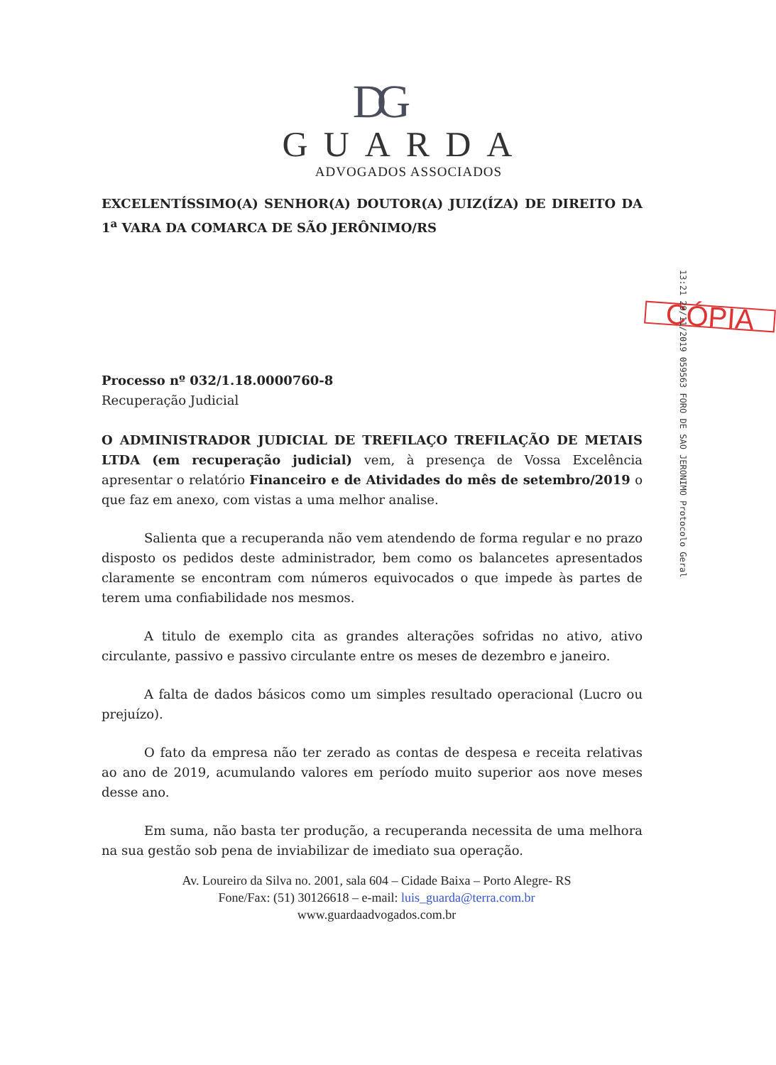DG
GUARDA
ADVOGADOS ASSOCIADOS
EXCELENTÍSSIMO(A) SENHOR(A) DOUTOR(A) JUIZ(ÍZA) DE DIREITO DA 1<sup>a</sup> VARA DA COMARCA DE SÃO JERÔNIMO/RS
CÓPIA
Processo nº 032/1.18.0000760-8
Recuperação Judicial
O ADMINISTRADOR JUDICIAL DE TREFILAÇO TREFILAÇÃO DE METAIS LTDA (em recuperação judicial) vem, à presença de Vossa Excelência apresentar o relatório Financeiro e de Atividades do mês de setembro/2019 o que faz em anexo, com vistas a uma melhor analise.
Salienta que a recuperanda não vem atendendo de forma regular e no prazo disposto os pedidos deste administrador, bem como os balancetes apresentados claramente se encontram com números equivocados o que impede às partes de terem uma confiabilidade nos mesmos.
A titulo de exemplo cita as grandes alterações sofridas no ativo, ativo circulante, passivo e passivo circulante entre os meses de dezembro e janeiro.
A falta de dados básicos como um simples resultado operacional (Lucro ou prejuízo).
O fato da empresa não ter zerado as contas de despesa e receita relativas ao ano de 2019, acumulando valores em período muito superior aos nove meses desse ano.
Em suma, não basta ter produção, a recuperanda necessita de uma melhora na sua gestão sob pena de inviabilizar de imediato sua operação.
Av. Loureiro da Silva no. 2001, sala 604 – Cidade Baixa – Porto Alegre- RS
Fone/Fax: (51) 30126618 – e-mail: luis_guarda@terra.com.br
www.guardaadvogados.com.br
13:21 29/11/2019 059563 FORO DE SAO JERONIMO Protocolo Geral